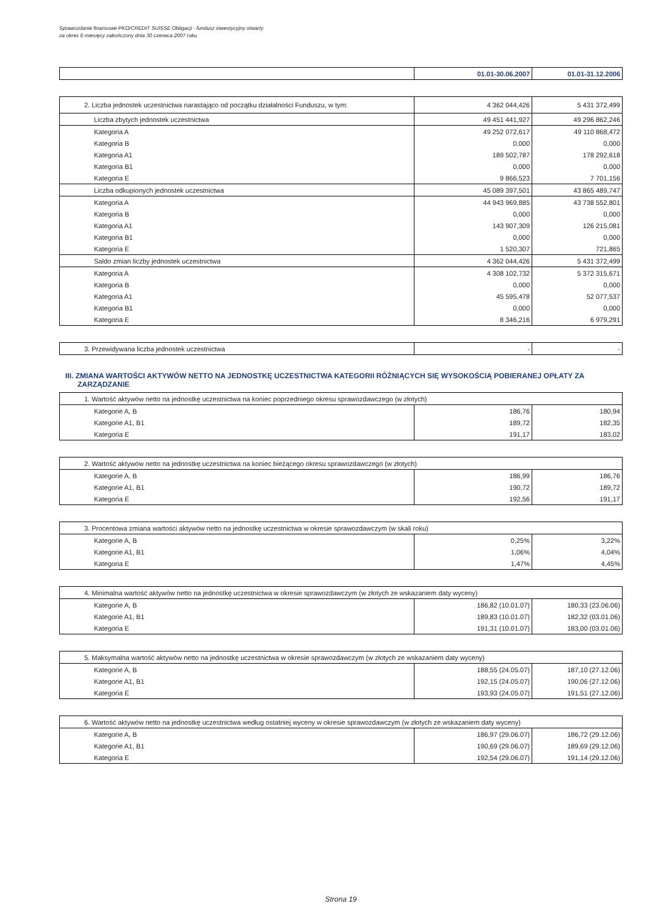Sprawozdanie finansowe PKO/CREDIT SUISSE Obligacji - fundusz inwestycyjny otwarty
za okres 6 miesięcy zakończony dnia 30 czerwca 2007 roku
| | 01.01-30.06.2007 | 01.01-31.12.2006 |
| 2. Liczba jednostek uczestnictwa narastająco od początku działalności Funduszu, w tym: | 4 362 044,426 | 5 431 372,499 |
| Liczba zbytych jednostek uczestnictwa | 49 451 441,927 | 49 296 862,246 |
| Kategoria A | 49 252 072,617 | 49 110 868,472 |
| Kategoria B | 0,000 | 0,000 |
| Kategoria A1 | 189 502,787 | 178 292,618 |
| Kategoria B1 | 0,000 | 0,000 |
| Kategoria E | 9 866,523 | 7 701,156 |
| Liczba odkupionych jednostek uczestnictwa | 45 089 397,501 | 43 865 489,747 |
| Kategoria A | 44 943 969,885 | 43 738 552,801 |
| Kategoria B | 0,000 | 0,000 |
| Kategoria A1 | 143 907,309 | 126 215,081 |
| Kategoria B1 | 0,000 | 0,000 |
| Kategoria E | 1 520,307 | 721,865 |
| Saldo zmian liczby jednostek uczestnictwa | 4 362 044,426 | 5 431 372,499 |
| Kategoria A | 4 308 102,732 | 5 372 315,671 |
| Kategoria B | 0,000 | 0,000 |
| Kategoria A1 | 45 595,478 | 52 077,537 |
| Kategoria B1 | 0,000 | 0,000 |
| Kategoria E | 8 346,216 | 6 979,291 |
| 3. Przewidywana liczba jednostek uczestnictwa | - | - |
III. ZMIANA WARTOŚCI AKTYWÓW NETTO NA JEDNOSTKĘ UCZESTNICTWA KATEGORII RÓŻNIĄCYCH SIĘ WYSOKOŚCIĄ POBIERANEJ OPŁATY ZA ZARZĄDZANIE
| 1. Wartość aktywów netto na jednostkę uczestnictwa na koniec poprzedniego okresu sprawozdawczego (w złotych) | | |
| Kategorie A, B | 186,76 | 180,94 |
| Kategorie A1, B1 | 189,72 | 182,35 |
| Kategoria E | 191,17 | 183,02 |
| 2. Wartość aktywów netto na jednostkę uczestnictwa na koniec bieżącego okresu sprawozdawczego (w złotych) | | |
| Kategorie A, B | 186,99 | 186,76 |
| Kategorie A1, B1 | 190,72 | 189,72 |
| Kategoria E | 192,56 | 191,17 |
| 3. Procentowa zmiana wartości aktywów netto na jednostkę uczestnictwa w okresie sprawozdawczym (w skali roku) | | |
| Kategorie A, B | 0,25% | 3,22% |
| Kategorie A1, B1 | 1,06% | 4,04% |
| Kategoria E | 1,47% | 4,45% |
| 4. Minimalna wartość aktywów netto na jednostkę uczestnictwa w okresie sprawozdawczym (w złotych ze wskazaniem daty wyceny) | | |
| Kategorie A, B | 186,82 (10.01.07) | 180,33 (23.06.06) |
| Kategorie A1, B1 | 189,83 (10.01.07) | 182,32 (03.01.06) |
| Kategoria E | 191,31 (10.01.07) | 183,00 (03.01.06) |
| 5. Maksymalna wartość aktywów netto na jednostkę uczestnictwa w okresie sprawozdawczym (w złotych ze wskazaniem daty wyceny) | | |
| Kategorie A, B | 188,55 (24.05.07) | 187,10 (27.12.06) |
| Kategorie A1, B1 | 192,15 (24.05.07) | 190,06 (27.12.06) |
| Kategoria E | 193,93 (24.05.07) | 191,51 (27.12.06) |
| 6. Wartość aktywów netto na jednostkę uczestnictwa według ostatniej wyceny w okresie sprawozdawczym (w złotych ze wskazaniem daty wyceny) | | |
| Kategorie A, B | 186,97 (29.06.07) | 186,72 (29.12.06) |
| Kategorie A1, B1 | 190,69 (29.06.07) | 189,69 (29.12.06) |
| Kategoria E | 192,54 (29.06.07) | 191,14 (29.12.06) |
Strona 19